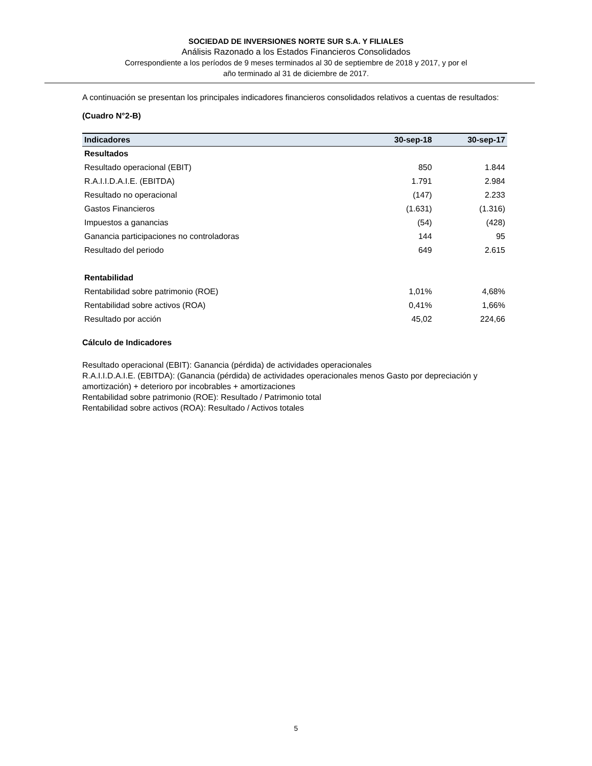SOCIEDAD DE INVERSIONES NORTE SUR S.A. Y FILIALES
Análisis Razonado a los Estados Financieros Consolidados
Correspondiente a los períodos de 9 meses terminados al 30 de septiembre de 2018 y 2017, y por el
año terminado al 31 de diciembre de 2017.
A continuación se presentan los principales indicadores financieros consolidados relativos a cuentas de resultados:
(Cuadro N°2-B)
| Indicadores | 30-sep-18 | 30-sep-17 |
| --- | --- | --- |
| Resultados | | |
| Resultado operacional (EBIT) | 850 | 1.844 |
| R.A.I.I.D.A.I.E. (EBITDA) | 1.791 | 2.984 |
| Resultado no operacional | (147) | 2.233 |
| Gastos Financieros | (1.631) | (1.316) |
| Impuestos a ganancias | (54) | (428) |
| Ganancia participaciones no controladoras | 144 | 95 |
| Resultado del periodo | 649 | 2.615 |
| Rentabilidad | | |
| Rentabilidad sobre patrimonio (ROE) | 1,01% | 4,68% |
| Rentabilidad sobre activos (ROA) | 0,41% | 1,66% |
| Resultado por acción | 45,02 | 224,66 |
Cálculo de Indicadores
Resultado operacional (EBIT): Ganancia (pérdida) de actividades operacionales
R.A.I.I.D.A.I.E. (EBITDA): (Ganancia (pérdida) de actividades operacionales menos Gasto por depreciación y amortización) + deterioro por incobrables + amortizaciones
Rentabilidad sobre patrimonio (ROE): Resultado / Patrimonio total
Rentabilidad sobre activos (ROA): Resultado / Activos totales
5